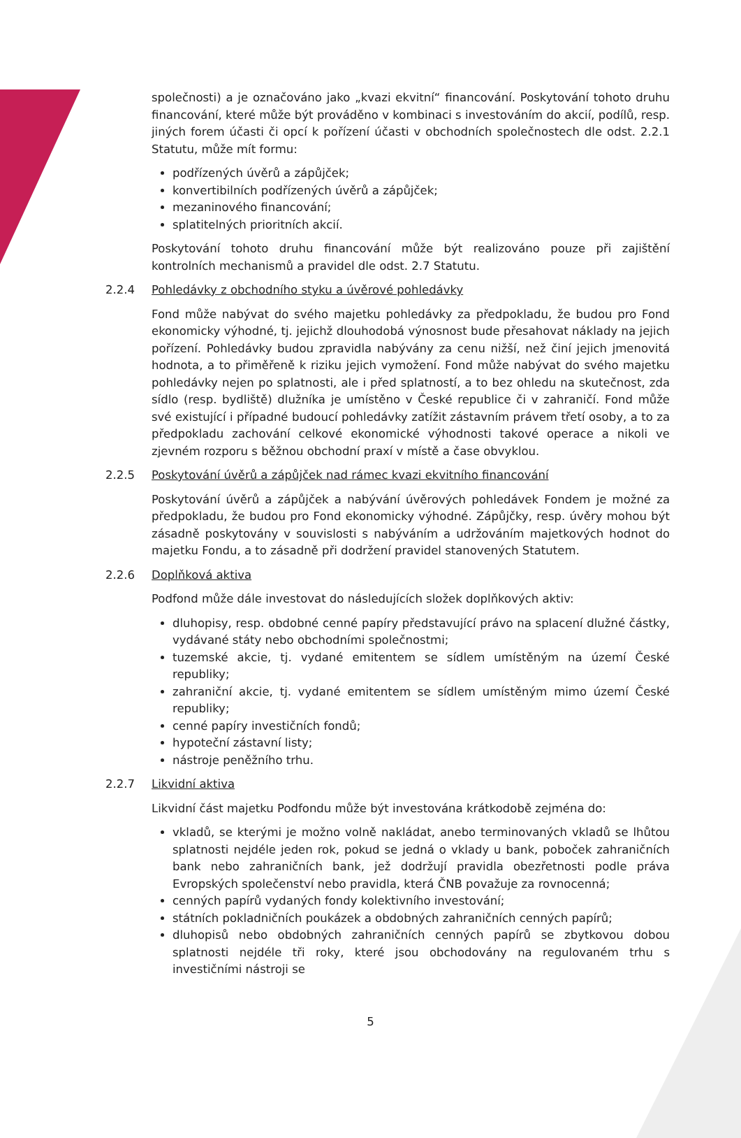společnosti) a je označováno jako „kvazi ekvitní“ financování. Poskytování tohoto druhu financování, které může být prováděno v kombinaci s investováním do akcií, podílů, resp. jiných forem účasti či opcí k pořízení účasti v obchodních společnostech dle odst. 2.2.1 Statutu, může mít formu:
podřízených úvěrů a zápůjček;
konvertibilních podřízených úvěrů a zápůjček;
mezaninového financování;
splatitelných prioritních akcií.
Poskytování tohoto druhu financování může být realizováno pouze při zajištění kontrolních mechanismů a pravidel dle odst. 2.7 Statutu.
2.2.4 Pohledávky z obchodního styku a úvěrové pohledávky
Fond může nabývat do svého majetku pohledávky za předpokladu, že budou pro Fond ekonomicky výhodné, tj. jejichž dlouhodobá výnosnost bude přesahovat náklady na jejich pořízení. Pohledávky budou zpravidla nabývány za cenu nižší, než činí jejich jmenovitá hodnota, a to přiměřeně k riziku jejich vymožení. Fond může nabývat do svého majetku pohledávky nejen po splatnosti, ale i před splatností, a to bez ohledu na skutečnost, zda sídlo (resp. bydliště) dlužníka je umístěno v České republice či v zahraničí. Fond může své existující i případné budoucí pohledávky zatížit zástavním právem třetí osoby, a to za předpokladu zachování celkové ekonomické výhodnosti takové operace a nikoli ve zjevném rozporu s běžnou obchodní praxí v místě a čase obvyklou.
2.2.5 Poskytování úvěrů a zápůjček nad rámec kvazi ekvitního financování
Poskytování úvěrů a zápůjček a nabývání úvěrových pohledávek Fondem je možné za předpokladu, že budou pro Fond ekonomicky výhodné. Zápůjčky, resp. úvěry mohou být zásadně poskytovány v souvislosti s nabýváním a udržováním majetkových hodnot do majetku Fondu, a to zásadně při dodržení pravidel stanovených Statutem.
2.2.6 Doplňková aktiva
Podfond může dále investovat do následujících složek doplňkových aktiv:
dluhopisy, resp. obdobné cenné papíry představující právo na splacení dlužné částky, vydávané státy nebo obchodními společnostmi;
tuzemské akcie, tj. vydané emitentem se sídlem umístěným na území České republiky;
zahraniční akcie, tj. vydané emitentem se sídlem umístěným mimo území České republiky;
cenné papíry investičních fondů;
hypoteční zástavní listy;
nástroje peněžního trhu.
2.2.7 Likvidní aktiva
Likvidní část majetku Podfondu může být investována krátkodobě zejména do:
vkladů, se kterými je možno volně nakládat, anebo terminovaných vkladů se lhůtou splatnosti nejdéle jeden rok, pokud se jedná o vklady u bank, poboček zahraničních bank nebo zahraničních bank, jež dodržují pravidla obezřetnosti podle práva Evropských společenství nebo pravidla, která ČNB považuje za rovnocenná;
cenných papírů vydaných fondy kolektivního investování;
státních pokladničních poukázek a obdobných zahraničních cenných papírů;
dluhopisů nebo obdobných zahraničních cenných papírů se zbytkovou dobou splatnosti nejdéle tři roky, které jsou obchodovány na regulovaném trhu s investičními nástroji se
5